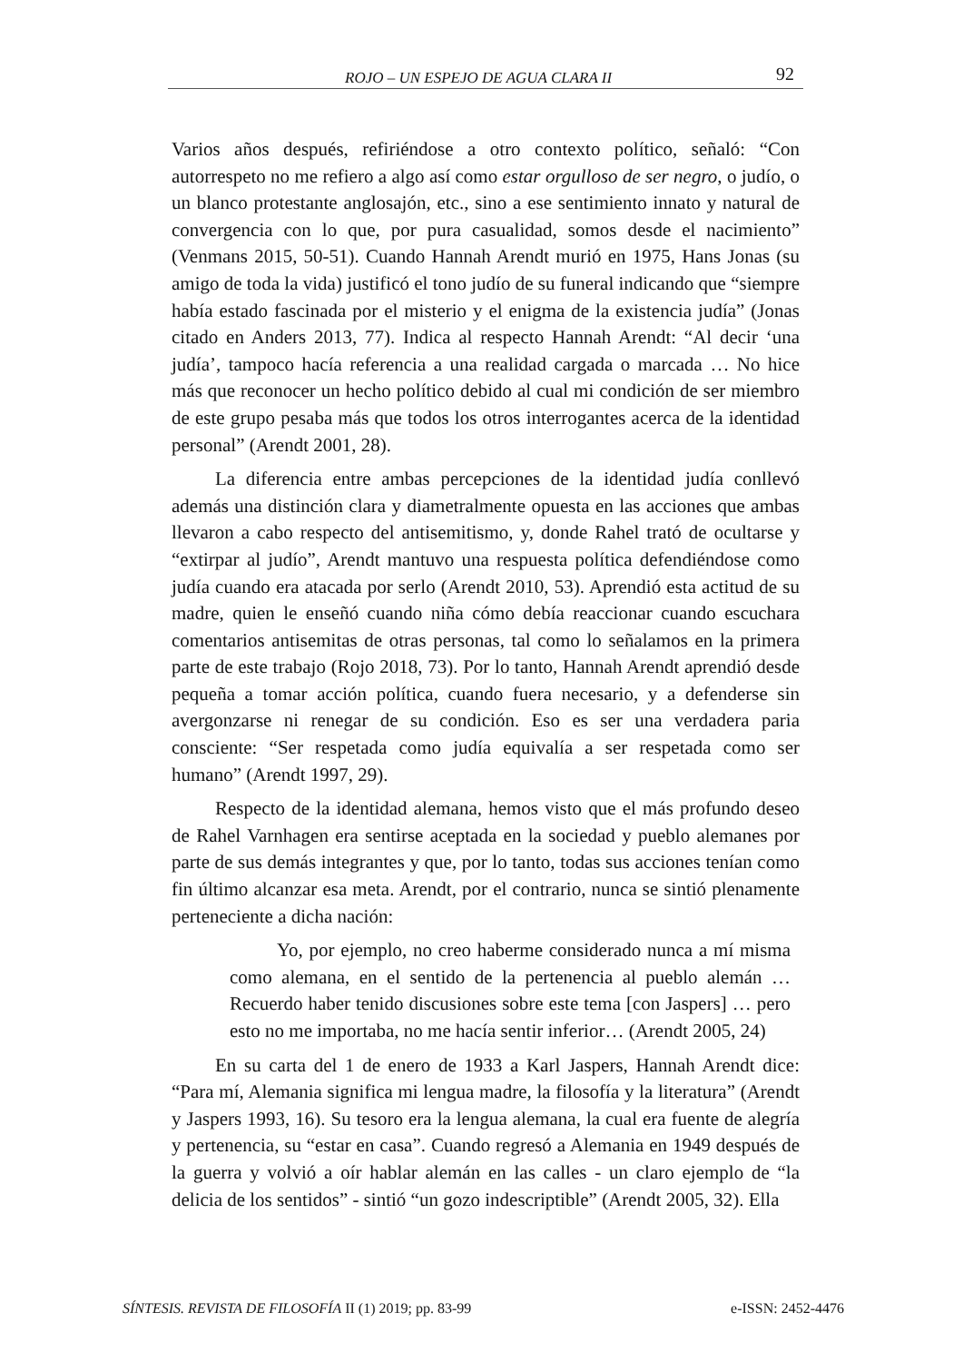ROJO – UN ESPEJO DE AGUA CLARA II 92
Varios años después, refiriéndose a otro contexto político, señaló: “Con autorrespeto no me refiero a algo así como estar orgulloso de ser negro, o judío, o un blanco protestante anglosajón, etc., sino a ese sentimiento innato y natural de convergencia con lo que, por pura casualidad, somos desde el nacimiento” (Venmans 2015, 50-51). Cuando Hannah Arendt murió en 1975, Hans Jonas (su amigo de toda la vida) justificó el tono judío de su funeral indicando que “siempre había estado fascinada por el misterio y el enigma de la existencia judía” (Jonas citado en Anders 2013, 77). Indica al respecto Hannah Arendt: “Al decir ‘una judía’, tampoco hacía referencia a una realidad cargada o marcada … No hice más que reconocer un hecho político debido al cual mi condición de ser miembro de este grupo pesaba más que todos los otros interrogantes acerca de la identidad personal” (Arendt 2001, 28).
La diferencia entre ambas percepciones de la identidad judía conllevó además una distinción clara y diametralmente opuesta en las acciones que ambas llevaron a cabo respecto del antisemitismo, y, donde Rahel trató de ocultarse y “extirpar al judío”, Arendt mantuvo una respuesta política defendiéndose como judía cuando era atacada por serlo (Arendt 2010, 53). Aprendió esta actitud de su madre, quien le enseñó cuando niña cómo debía reaccionar cuando escuchara comentarios antisemitas de otras personas, tal como lo señalamos en la primera parte de este trabajo (Rojo 2018, 73). Por lo tanto, Hannah Arendt aprendió desde pequeña a tomar acción política, cuando fuera necesario, y a defenderse sin avergonzarse ni renegar de su condición. Eso es ser una verdadera paria consciente: “Ser respetada como judía equivalía a ser respetada como ser humano” (Arendt 1997, 29).
Respecto de la identidad alemana, hemos visto que el más profundo deseo de Rahel Varnhagen era sentirse aceptada en la sociedad y pueblo alemanes por parte de sus demás integrantes y que, por lo tanto, todas sus acciones tenían como fin último alcanzar esa meta. Arendt, por el contrario, nunca se sintió plenamente perteneciente a dicha nación:
Yo, por ejemplo, no creo haberme considerado nunca a mí misma como alemana, en el sentido de la pertenencia al pueblo alemán … Recuerdo haber tenido discusiones sobre este tema [con Jaspers] … pero esto no me importaba, no me hacía sentir inferior… (Arendt 2005, 24)
En su carta del 1 de enero de 1933 a Karl Jaspers, Hannah Arendt dice: “Para mí, Alemania significa mi lengua madre, la filosofía y la literatura” (Arendt y Jaspers 1993, 16). Su tesoro era la lengua alemana, la cual era fuente de alegría y pertenencia, su “estar en casa”. Cuando regresó a Alemania en 1949 después de la guerra y volvió a oír hablar alemán en las calles - un claro ejemplo de “la delicia de los sentidos” - sintió “un gozo indescriptible” (Arendt 2005, 32). Ella
SÍNTESIS. REVISTA DE FILOSOFÍA II (1) 2019; pp. 83-99 e-ISSN: 2452-4476